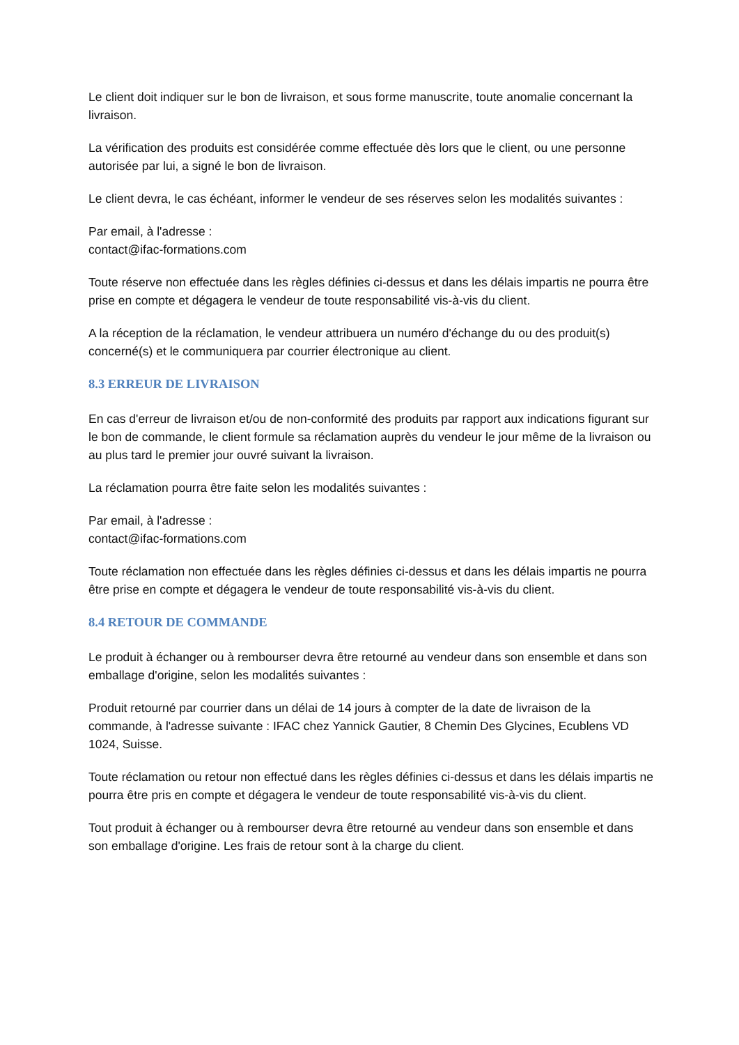Le client doit indiquer sur le bon de livraison, et sous forme manuscrite, toute anomalie concernant la livraison.
La vérification des produits est considérée comme effectuée dès lors que le client, ou une personne autorisée par lui, a signé le bon de livraison.
Le client devra, le cas échéant, informer le vendeur de ses réserves selon les modalités suivantes :
Par email, à l'adresse :
contact@ifac-formations.com
Toute réserve non effectuée dans les règles définies ci-dessus et dans les délais impartis ne pourra être prise en compte et dégagera le vendeur de toute responsabilité vis-à-vis du client.
A la réception de la réclamation, le vendeur attribuera un numéro d'échange du ou des produit(s) concerné(s) et le communiquera par courrier électronique au client.
8.3 ERREUR DE LIVRAISON
En cas d'erreur de livraison et/ou de non-conformité des produits par rapport aux indications figurant sur le bon de commande, le client formule sa réclamation auprès du vendeur le jour même de la livraison ou au plus tard le premier jour ouvré suivant la livraison.
La réclamation pourra être faite selon les modalités suivantes :
Par email, à l'adresse :
contact@ifac-formations.com
Toute réclamation non effectuée dans les règles définies ci-dessus et dans les délais impartis ne pourra être prise en compte et dégagera le vendeur de toute responsabilité vis-à-vis du client.
8.4 RETOUR DE COMMANDE
Le produit à échanger ou à rembourser devra être retourné au vendeur dans son ensemble et dans son emballage d'origine, selon les modalités suivantes :
Produit retourné par courrier dans un délai de 14 jours à compter de la date de livraison de la commande, à l'adresse suivante : IFAC chez Yannick Gautier, 8 Chemin Des Glycines, Ecublens VD 1024, Suisse.
Toute réclamation ou retour non effectué dans les règles définies ci-dessus et dans les délais impartis ne pourra être pris en compte et dégagera le vendeur de toute responsabilité vis-à-vis du client.
Tout produit à échanger ou à rembourser devra être retourné au vendeur dans son ensemble et dans son emballage d'origine. Les frais de retour sont à la charge du client.